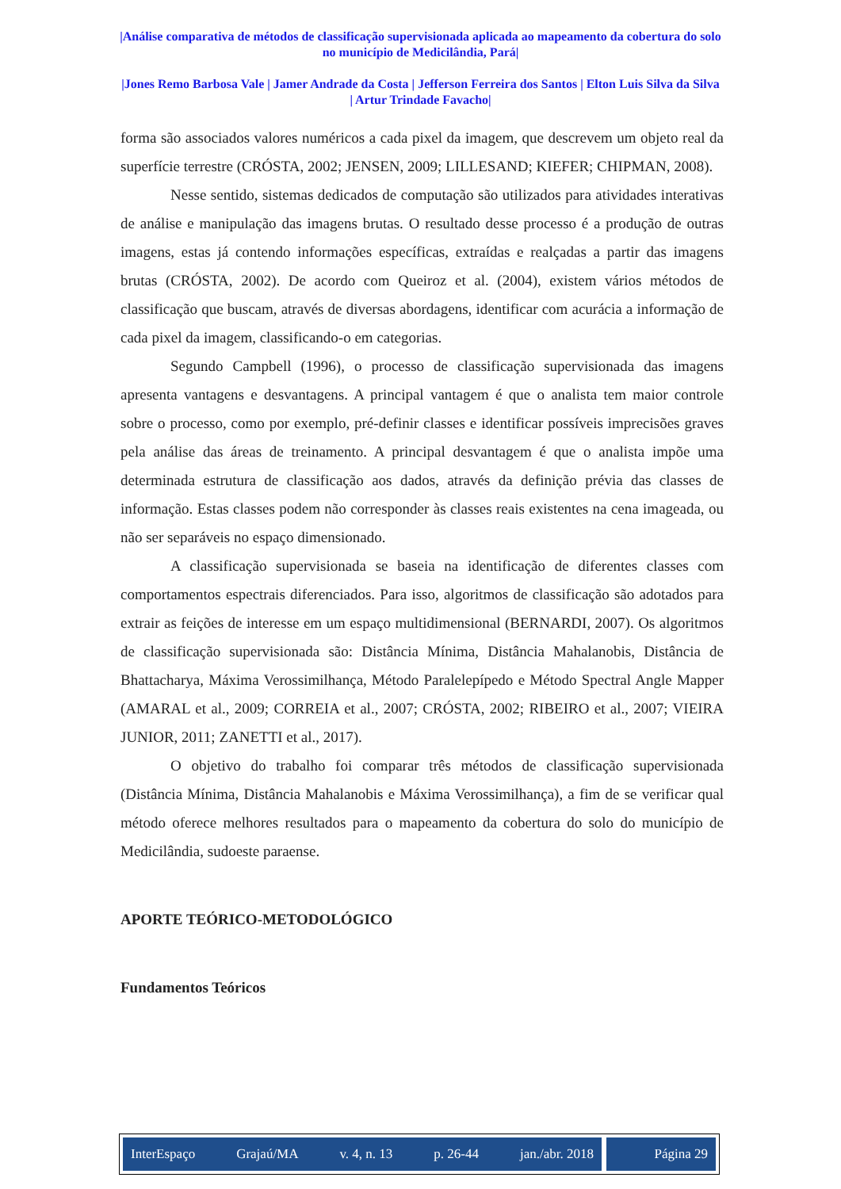|Análise comparativa de métodos de classificação supervisionada aplicada ao mapeamento da cobertura do solo no município de Medicilândia, Pará|
|Jones Remo Barbosa Vale | Jamer Andrade da Costa | Jefferson Ferreira dos Santos | Elton Luis Silva da Silva | Artur Trindade Favacho|
forma são associados valores numéricos a cada pixel da imagem, que descrevem um objeto real da superfície terrestre (CRÓSTA, 2002; JENSEN, 2009; LILLESAND; KIEFER; CHIPMAN, 2008).
Nesse sentido, sistemas dedicados de computação são utilizados para atividades interativas de análise e manipulação das imagens brutas. O resultado desse processo é a produção de outras imagens, estas já contendo informações específicas, extraídas e realçadas a partir das imagens brutas (CRÓSTA, 2002). De acordo com Queiroz et al. (2004), existem vários métodos de classificação que buscam, através de diversas abordagens, identificar com acurácia a informação de cada pixel da imagem, classificando-o em categorias.
Segundo Campbell (1996), o processo de classificação supervisionada das imagens apresenta vantagens e desvantagens. A principal vantagem é que o analista tem maior controle sobre o processo, como por exemplo, pré-definir classes e identificar possíveis imprecisões graves pela análise das áreas de treinamento. A principal desvantagem é que o analista impõe uma determinada estrutura de classificação aos dados, através da definição prévia das classes de informação. Estas classes podem não corresponder às classes reais existentes na cena imageada, ou não ser separáveis no espaço dimensionado.
A classificação supervisionada se baseia na identificação de diferentes classes com comportamentos espectrais diferenciados. Para isso, algoritmos de classificação são adotados para extrair as feições de interesse em um espaço multidimensional (BERNARDI, 2007). Os algoritmos de classificação supervisionada são: Distância Mínima, Distância Mahalanobis, Distância de Bhattacharya, Máxima Verossimilhança, Método Paralelepípedo e Método Spectral Angle Mapper (AMARAL et al., 2009; CORREIA et al., 2007; CRÓSTA, 2002; RIBEIRO et al., 2007; VIEIRA JUNIOR, 2011; ZANETTI et al., 2017).
O objetivo do trabalho foi comparar três métodos de classificação supervisionada (Distância Mínima, Distância Mahalanobis e Máxima Verossimilhança), a fim de se verificar qual método oferece melhores resultados para o mapeamento da cobertura do solo do município de Medicilândia, sudoeste paraense.
APORTE TEÓRICO-METODOLÓGICO
Fundamentos Teóricos
InterEspaço Grajaú/MA v. 4, n. 13 p. 26-44 jan./abr. 2018
Página 29